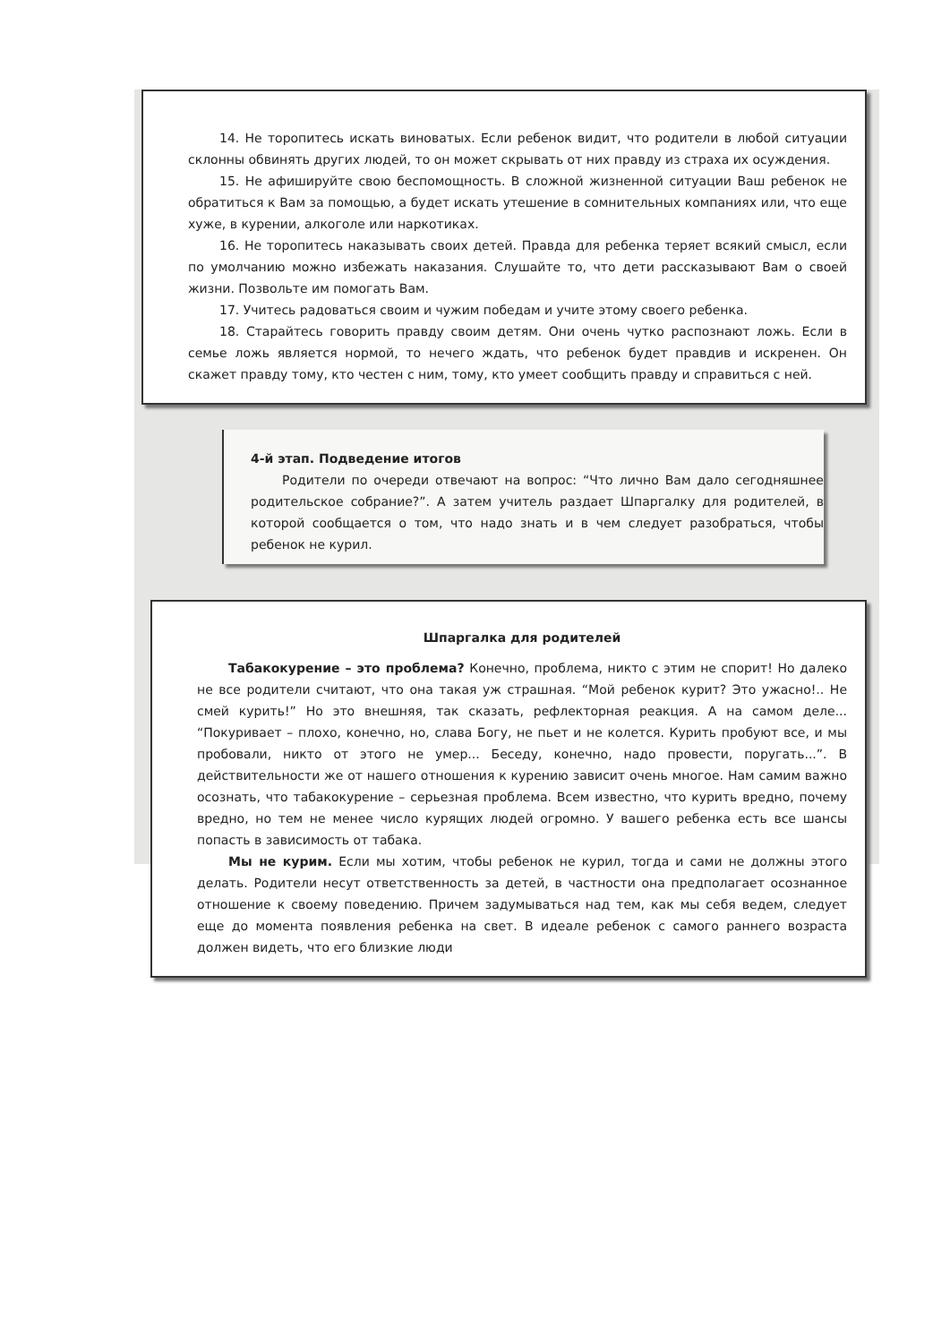14. Не торопитесь искать виноватых. Если ребенок видит, что родители в любой ситуации склонны обвинять других людей, то он может скрывать от них правду из страха их осуждения.
15. Не афишируйте свою беспомощность. В сложной жизненной ситуации Ваш ребенок не обратиться к Вам за помощью, а будет искать утешение в сомнительных компаниях или, что еще хуже, в курении, алкоголе или наркотиках.
16. Не торопитесь наказывать своих детей. Правда для ребенка теряет всякий смысл, если по умолчанию можно избежать наказания. Слушайте то, что дети рассказывают Вам о своей жизни. Позвольте им помогать Вам.
17. Учитесь радоваться своим и чужим победам и учите этому своего ребенка.
18. Старайтесь говорить правду своим детям. Они очень чутко распознают ложь. Если в семье ложь является нормой, то нечего ждать, что ребенок будет правдив и искренен. Он скажет правду тому, кто честен с ним, тому, кто умеет сообщить правду и справиться с ней.
4-й этап. Подведение итогов
Родители по очереди отвечают на вопрос: “Что лично Вам дало сегодняшнее родительское собрание?”. А затем учитель раздает Шпаргалку для родителей, в которой сообщается о том, что надо знать и в чем следует разобраться, чтобы ребенок не курил.
Шпаргалка для родителей
Табакокурение – это проблема? Конечно, проблема, никто с этим не спорит! Но далеко не все родители считают, что она такая уж страшная. “Мой ребенок курит? Это ужасно!.. Не смей курить!” Но это внешняя, так сказать, рефлекторная реакция. А на самом деле... “Покуривает – плохо, конечно, но, слава Богу, не пьет и не колется. Курить пробуют все, и мы пробовали, никто от этого не умер... Беседу, конечно, надо провести, поругать...”. В действительности же от нашего отношения к курению зависит очень многое. Нам самим важно осознать, что табакокурение – серьезная проблема. Всем известно, что курить вредно, почему вредно, но тем не менее число курящих людей огромно. У вашего ребенка есть все шансы попасть в зависимость от табака.
Мы не курим. Если мы хотим, чтобы ребенок не курил, тогда и сами не должны этого делать. Родители несут ответственность за детей, в частности она предполагает осознанное отношение к своему поведению. Причем задумываться над тем, как мы себя ведем, следует еще до момента появления ребенка на свет. В идеале ребенок с самого раннего возраста должен видеть, что его близкие люди